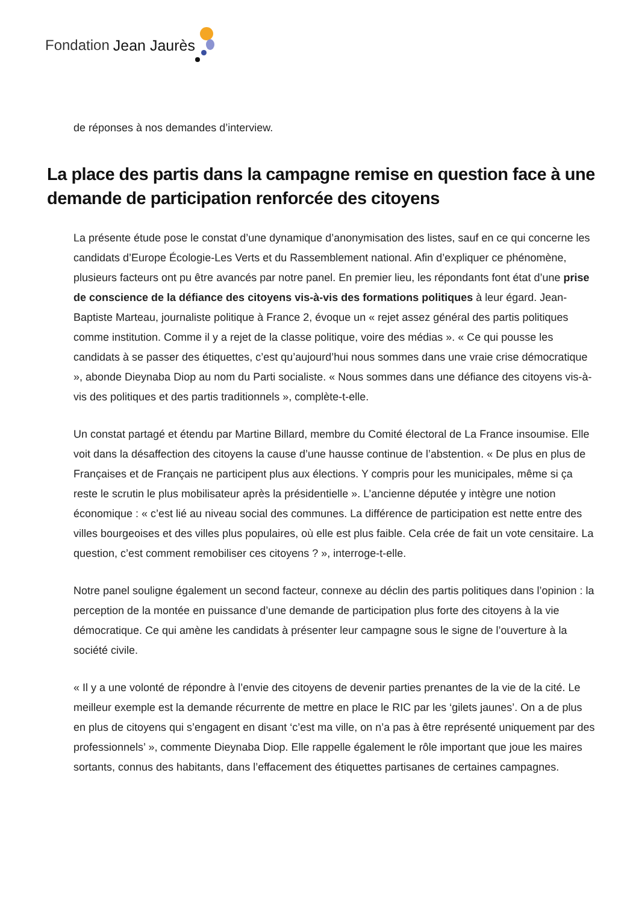Fondation Jean Jaurès
de réponses à nos demandes d’interview.
La place des partis dans la campagne remise en question face à une demande de participation renforcée des citoyens
La présente étude pose le constat d’une dynamique d’anonymisation des listes, sauf en ce qui concerne les candidats d’Europe Écologie-Les Verts et du Rassemblement national. Afin d’expliquer ce phénomène, plusieurs facteurs ont pu être avancés par notre panel. En premier lieu, les répondants font état d’une prise de conscience de la défiance des citoyens vis-à-vis des formations politiques à leur égard. Jean-Baptiste Marteau, journaliste politique à France 2, évoque un « rejet assez général des partis politiques comme institution. Comme il y a rejet de la classe politique, voire des médias ». « Ce qui pousse les candidats à se passer des étiquettes, c’est qu’aujourd’hui nous sommes dans une vraie crise démocratique », abonde Dieynaba Diop au nom du Parti socialiste. « Nous sommes dans une défiance des citoyens vis-à-vis des politiques et des partis traditionnels », complète-t-elle.
Un constat partagé et étendu par Martine Billard, membre du Comité électoral de La France insoumise. Elle voit dans la désaffection des citoyens la cause d’une hausse continue de l’abstention. « De plus en plus de Françaises et de Français ne participent plus aux élections. Y compris pour les municipales, même si ça reste le scrutin le plus mobilisateur après la présidentielle ». L’ancienne députée y intègre une notion économique : « c’est lié au niveau social des communes. La différence de participation est nette entre des villes bourgeoises et des villes plus populaires, où elle est plus faible. Cela crée de fait un vote censitaire. La question, c’est comment remobiliser ces citoyens ? », interroge-t-elle.
Notre panel souligne également un second facteur, connexe au déclin des partis politiques dans l’opinion : la perception de la montée en puissance d’une demande de participation plus forte des citoyens à la vie démocratique. Ce qui amène les candidats à présenter leur campagne sous le signe de l’ouverture à la société civile.
« Il y a une volonté de répondre à l’envie des citoyens de devenir parties prenantes de la vie de la cité. Le meilleur exemple est la demande récurrente de mettre en place le RIC par les ‘gilets jaunes’. On a de plus en plus de citoyens qui s’engagent en disant ‘c’est ma ville, on n’a pas à être représenté uniquement par des professionnels’ », commente Dieynaba Diop. Elle rappelle également le rôle important que joue les maires sortants, connus des habitants, dans l’effacement des étiquettes partisanes de certaines campagnes.